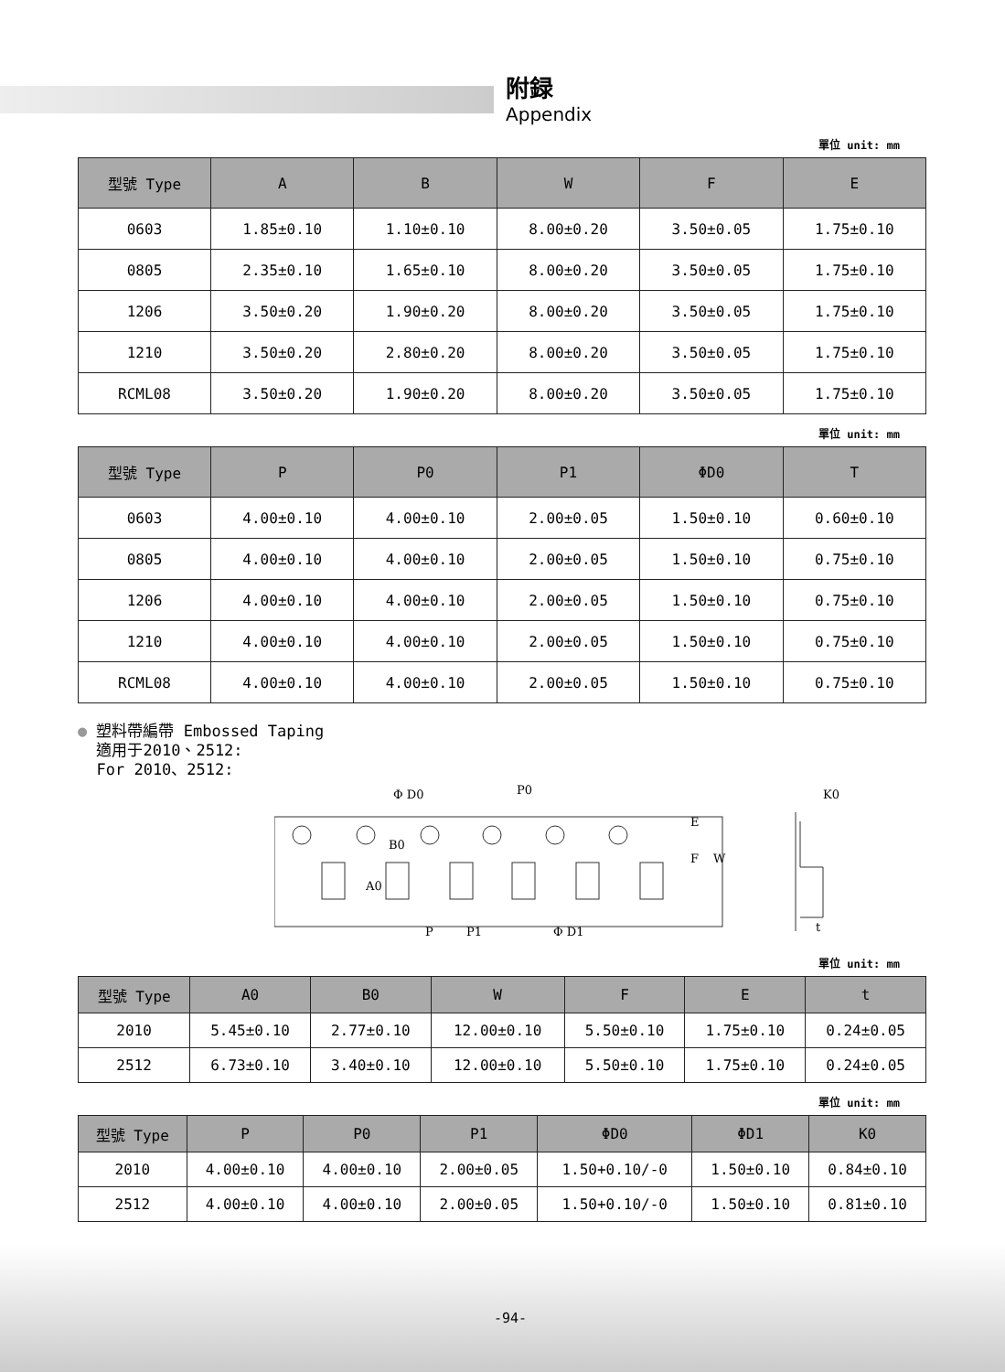附録
Appendix
單位 unit: mm
| 型號 Type | A | B | W | F | E |
| --- | --- | --- | --- | --- | --- |
| 0603 | 1.85±0.10 | 1.10±0.10 | 8.00±0.20 | 3.50±0.05 | 1.75±0.10 |
| 0805 | 2.35±0.10 | 1.65±0.10 | 8.00±0.20 | 3.50±0.05 | 1.75±0.10 |
| 1206 | 3.50±0.20 | 1.90±0.20 | 8.00±0.20 | 3.50±0.05 | 1.75±0.10 |
| 1210 | 3.50±0.20 | 2.80±0.20 | 8.00±0.20 | 3.50±0.05 | 1.75±0.10 |
| RCML08 | 3.50±0.20 | 1.90±0.20 | 8.00±0.20 | 3.50±0.05 | 1.75±0.10 |
單位 unit: mm
| 型號 Type | P | P0 | P1 | ΦD0 | T |
| --- | --- | --- | --- | --- | --- |
| 0603 | 4.00±0.10 | 4.00±0.10 | 2.00±0.05 | 1.50±0.10 | 0.60±0.10 |
| 0805 | 4.00±0.10 | 4.00±0.10 | 2.00±0.05 | 1.50±0.10 | 0.75±0.10 |
| 1206 | 4.00±0.10 | 4.00±0.10 | 2.00±0.05 | 1.50±0.10 | 0.75±0.10 |
| 1210 | 4.00±0.10 | 4.00±0.10 | 2.00±0.05 | 1.50±0.10 | 0.75±0.10 |
| RCML08 | 4.00±0.10 | 4.00±0.10 | 2.00±0.05 | 1.50±0.10 | 0.75±0.10 |
● 塑料帶編帶 Embossed Taping
適用于2010、2512:
For 2010、2512:
Φ D0
P0
B0
A0
P
P1
Φ D1
E
F
W
K0
t
單位 unit: mm
| 型號 Type | A0 | B0 | W | F | E | t |
| --- | --- | --- | --- | --- | --- | --- |
| 2010 | 5.45±0.10 | 2.77±0.10 | 12.00±0.10 | 5.50±0.10 | 1.75±0.10 | 0.24±0.05 |
| 2512 | 6.73±0.10 | 3.40±0.10 | 12.00±0.10 | 5.50±0.10 | 1.75±0.10 | 0.24±0.05 |
單位 unit: mm
| 型號 Type | P | P0 | P1 | ΦD0 | ΦD1 | K0 |
| --- | --- | --- | --- | --- | --- | --- |
| 2010 | 4.00±0.10 | 4.00±0.10 | 2.00±0.05 | 1.50+0.10/-0 | 1.50±0.10 | 0.84±0.10 |
| 2512 | 4.00±0.10 | 4.00±0.10 | 2.00±0.05 | 1.50+0.10/-0 | 1.50±0.10 | 0.81±0.10 |
-94-